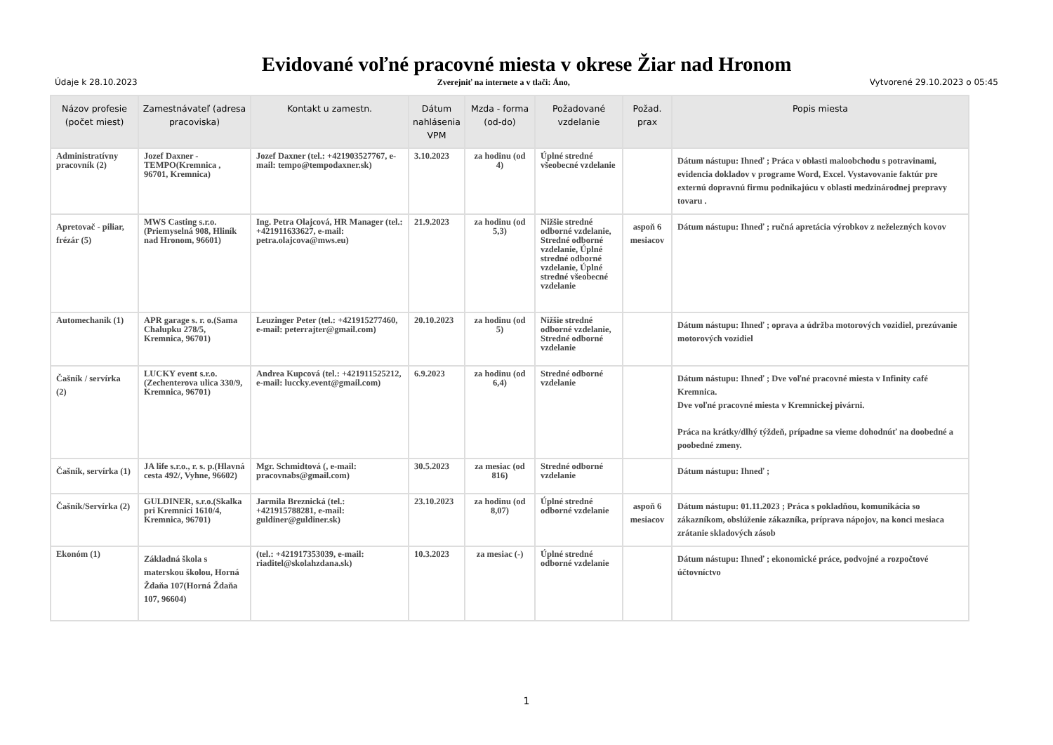Evidované voľné pracovné miesta v okrese Žiar nad Hronom
Údaje k 28.10.2023 Zverejniť na internete a v tlači: Áno, Vytvorené 29.10.2023 o 05:45
| Názov profesie (počet miest) | Zamestnávateľ (adresa pracoviska) | Kontakt u zamestn. | Dátum nahlásenia VPM | Mzda - forma (od-do) | Požadované vzdelanie | Požad. prax | Popis miesta |
| --- | --- | --- | --- | --- | --- | --- | --- |
| Administratívny pracovník (2) | Jozef Daxner - TEMPO(Kremnica , 96701, Kremnica) | Jozef Daxner (tel.: +421903527767, e-mail: tempo@tempodaxner.sk) | 3.10.2023 | za hodinu (od 4) | Úplné stredné všeobecné vzdelanie | | Dátum nástupu: Ihneď ; Práca v oblasti maloobchodu s potravinami, evidencia dokladov v programe Word, Excel. Vystavovanie faktúr pre externú dopravnú firmu podnikajúcu v oblasti medzinárodnej prepravy tovaru . |
| Apretovač - piliar, frézár (5) | MWS Casting s.r.o.(Priemyselná 908, Hliník nad Hronom, 96601) | Ing. Petra Olajcová, HR Manager (tel.: +421911633627, e-mail: petra.olajcova@mws.eu) | 21.9.2023 | za hodinu (od 5,3) | Nižšie stredné odborné vzdelanie, Stredné odborné vzdelanie, Úplné stredné odborné vzdelanie, Úplné stredné všeobecné vzdelanie | aspoň 6 mesiacov | Dátum nástupu: Ihneď ; ručná apretácia výrobkov z neželezných kovov |
| Automechanik (1) | APR garage s. r. o.(Sama Chalupku 278/5, Kremnica, 96701) | Leuzinger Peter (tel.: +421915277460, e-mail: peterrajter@gmail.com) | 20.10.2023 | za hodinu (od 5) | Nižšie stredné odborné vzdelanie, Stredné odborné vzdelanie | | Dátum nástupu: Ihneď ; oprava a údržba motorových vozidiel, prezúvanie motorových vozidiel |
| Čašník / servírka (2) | LUCKY event s.r.o.(Zechenterova ulica 330/9, Kremnica, 96701) | Andrea Kupcová (tel.: +421911525212, e-mail: luccky.event@gmail.com) | 6.9.2023 | za hodinu (od 6,4) | Stredné odborné vzdelanie | | Dátum nástupu: Ihneď ; Dve voľné pracovné miesta v Infinity café Kremnica. Dve voľné pracovné miesta v Kremnickej pivárni. Práca na krátky/dlhý týždeň, prípadne sa vieme dohodnúť na doobedné a poobedné zmeny. |
| Čašník, servírka (1) | JA life s.r.o., r. s. p.(Hlavná cesta 492/, Vyhne, 96602) | Mgr. Schmidtová (, e-mail: pracovnabs@gmail.com) | 30.5.2023 | za mesiac (od 816) | Stredné odborné vzdelanie | | Dátum nástupu: Ihneď ; |
| Čašník/Servírka (2) | GULDINER, s.r.o.(Skalka pri Kremnici 1610/4, Kremnica, 96701) | Jarmila Breznická (tel.: +421915788281, e-mail: guldiner@guldiner.sk) | 23.10.2023 | za hodinu (od 8,07) | Úplné stredné odborné vzdelanie | aspoň 6 mesiacov | Dátum nástupu: 01.11.2023 ; Práca s pokladňou, komunikácia so zákazníkom, obslúženie zákazníka, príprava nápojov, na konci mesiaca zrátanie skladových zásob |
| Ekonóm (1) | Základná škola s materskou školou, Horná Ždaňa 107(Horná Ždaňa 107, 96604) | (tel.: +421917353039, e-mail: riaditel@skolahzdana.sk) | 10.3.2023 | za mesiac (-) | Úplné stredné odborné vzdelanie | | Dátum nástupu: Ihneď ; ekonomické práce, podvojné a rozpočtové účtovníctvo |
1